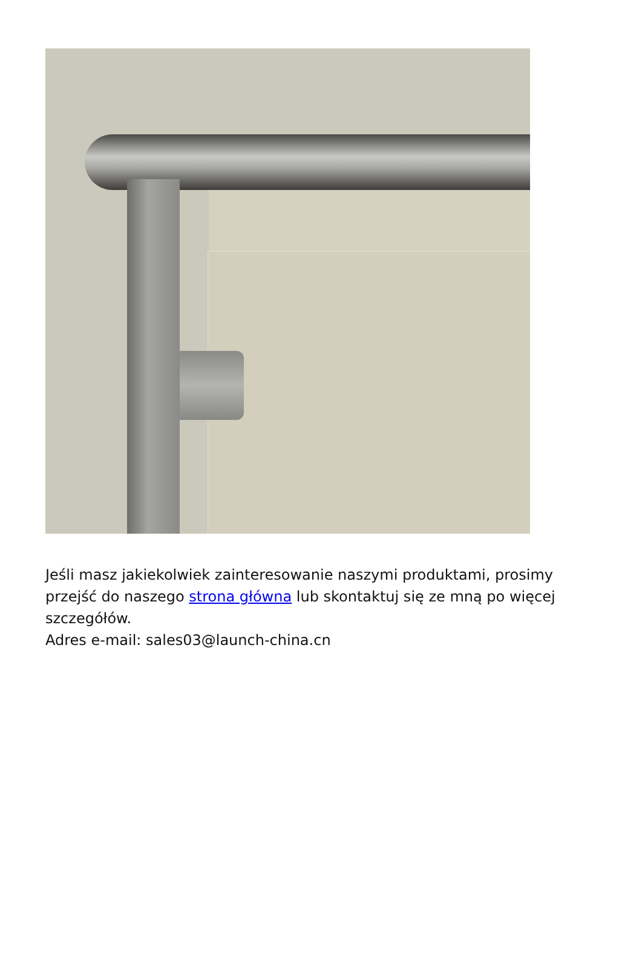Jeśli masz jakiekolwiek zainteresowanie naszymi produktami, prosimy przejść do naszego strona główna lub skontaktuj się ze mną po więcej szczegółów.
Adres e-mail: sales03@launch-china.cn